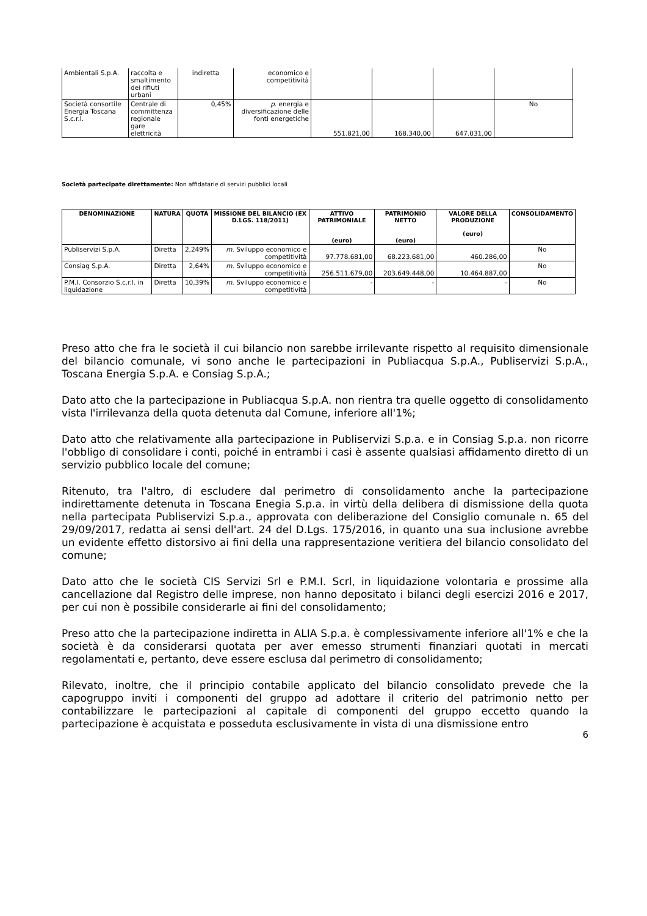| Ambientali S.p.A. | raccolta e smaltimento dei rifiuti urbani | indiretta | economico e competitività | | | | |
| Società consortile Energia Toscana S.c.r.l. | Centrale di committenza regionale gare elettricità | 0,45% | p. energia e diversificazione delle fonti energetiche | 551.821,00 | 168.340,00 | 647.031,00 | No |
Società partecipate direttamente: Non affidatarie di servizi pubblici locali
| DENOMINAZIONE | NATURA | QUOTA | MISSIONE DEL BILANCIO (EX D.LGS. 118/2011) | ATTIVO PATRIMONIALE (euro) | PATRIMONIO NETTO (euro) | VALORE DELLA PRODUZIONE (euro) | CONSOLIDAMENTO |
| --- | --- | --- | --- | --- | --- | --- | --- |
| Publiservizi S.p.A. | Diretta | 2,249% | m . Sviluppo economico e competitività | 97.778.681,00 | 68.223.681,00 | 460.286,00 | No |
| Consiag S.p.A. | Diretta | 2,64% | m . Sviluppo economico e competitività | 256.511.679,00 | 203.649.448,00 | 10.464.887,00 | No |
| P.M.I. Consorzio S.c.r.l. in liquidazione | Diretta | 10,39% | m . Sviluppo economico e competitività | - | - | - | No |
Preso atto che fra le società il cui bilancio non sarebbe irrilevante rispetto al requisito dimensionale del bilancio comunale, vi sono anche le partecipazioni in Publiacqua S.p.A., Publiservizi S.p.A., Toscana Energia S.p.A. e Consiag S.p.A.;
Dato atto che la partecipazione in Publiacqua S.p.A. non rientra tra quelle oggetto di consolidamento vista l'irrilevanza della quota detenuta dal Comune, inferiore all'1%;
Dato atto che relativamente alla partecipazione in Publiservizi S.p.a. e in Consiag S.p.a. non ricorre l'obbligo di consolidare i conti, poiché in entrambi i casi è assente qualsiasi affidamento diretto di un servizio pubblico locale del comune;
Ritenuto, tra l'altro, di escludere dal perimetro di consolidamento anche la partecipazione indirettamente detenuta in Toscana Enegia S.p.a. in virtù della delibera di dismissione della quota nella partecipata Publiservizi S.p.a., approvata con deliberazione del Consiglio comunale n. 65 del 29/09/2017, redatta ai sensi dell'art. 24 del D.Lgs. 175/2016, in quanto una sua inclusione avrebbe un evidente effetto distorsivo ai fini della una rappresentazione veritiera del bilancio consolidato del comune;
Dato atto che le società CIS Servizi Srl e P.M.I. Scrl, in liquidazione volontaria e prossime alla cancellazione dal Registro delle imprese, non hanno depositato i bilanci degli esercizi 2016 e 2017, per cui non è possibile considerarle ai fini del consolidamento;
Preso atto che la partecipazione indiretta in ALIA S.p.a. è complessivamente inferiore all'1% e che la società è da considerarsi quotata per aver emesso strumenti finanziari quotati in mercati regolamentati e, pertanto, deve essere esclusa dal perimetro di consolidamento;
Rilevato, inoltre, che il principio contabile applicato del bilancio consolidato prevede che la capogruppo inviti i componenti del gruppo ad adottare il criterio del patrimonio netto per contabilizzare le partecipazioni al capitale di componenti del gruppo eccetto quando la partecipazione è acquistata e posseduta esclusivamente in vista di una dismissione entro
6